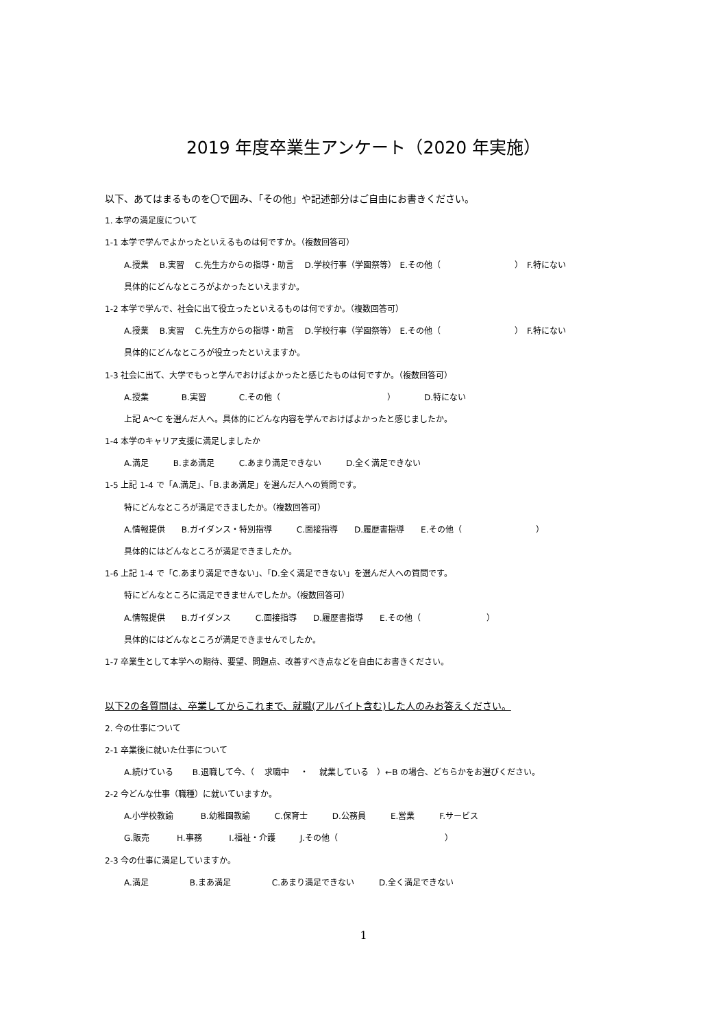2019 年度卒業生アンケート（2020 年実施）
以下、あてはまるものを〇で囲み、「その他」や記述部分はご自由にお書きください。
1. 本学の満足度について
1-1 本学で学んでよかったといえるものは何ですか。（複数回答可）
A.授業　 B.実習　 C.先生方からの指導・助言　 D.学校行事（学園祭等）　E.その他（　　　　　　　　　）　F.特にない
具体的にどんなところがよかったといえますか。
1-2 本学で学んで、社会に出て役立ったといえるものは何ですか。（複数回答可）
A.授業　 B.実習　 C.先生方からの指導・助言　 D.学校行事（学園祭等）　E.その他（　　　　　　　　　）　F.特にない
具体的にどんなところが役立ったといえますか。
1-3 社会に出て、大学でもっと学んでおけばよかったと感じたものは何ですか。（複数回答可）
A.授業　　　　B.実習　　　　C.その他（　　　　　　　　　　　　　）　　　　D.特にない
上記 A～C を選んだ人へ。具体的にどんな内容を学んでおけばよかったと感じましたか。
1-4 本学のキャリア支援に満足しましたか
A.満足　　　B.まあ満足　　　C.あまり満足できない　　　D.全く満足できない
1-5 上記 1-4 で「A.満足」、「B.まあ満足」を選んだ人への質問です。
特にどんなところが満足できましたか。（複数回答可）
A.情報提供　　B.ガイダンス・特別指導　　　C.面接指導　　D.履歴書指導　　E.その他（　　　　　　　　　）
具体的にはどんなところが満足できましたか。
1-6 上記 1-4 で「C.あまり満足できない」、「D.全く満足できない」を選んだ人への質問です。
特にどんなところに満足できませんでしたか。（複数回答可）
A.情報提供　　B.ガイダンス　　　C.面接指導　　D.履歴書指導　　E.その他（　　　　　　　　）
具体的にはどんなところが満足できませんでしたか。
1-7 卒業生として本学への期待、要望、問題点、改善すべき点などを自由にお書きください。
以下2の各質問は、卒業してからこれまで、就職(アルバイト含む)した人のみお答えください。
2. 今の仕事について
2-1 卒業後に就いた仕事について
A.続けている　　 B.退職して今、（　 求職中　 ・　 就業している　）←B の場合、どちらかをお選びください。
2-2 今どんな仕事（職種）に就いていますか。
A.小学校教諭　　　 B.幼稚園教諭　　　C.保育士　　　D.公務員　　　E.営業　　　F.サービス
G.販売　　　 H.事務　　　 I.福祉・介護　　　J.その他（　　　　　　　　　　　　　）
2-3 今の仕事に満足していますか。
A.満足　　　　　B.まあ満足　　　　　C.あまり満足できない　　　D.全く満足できない
1